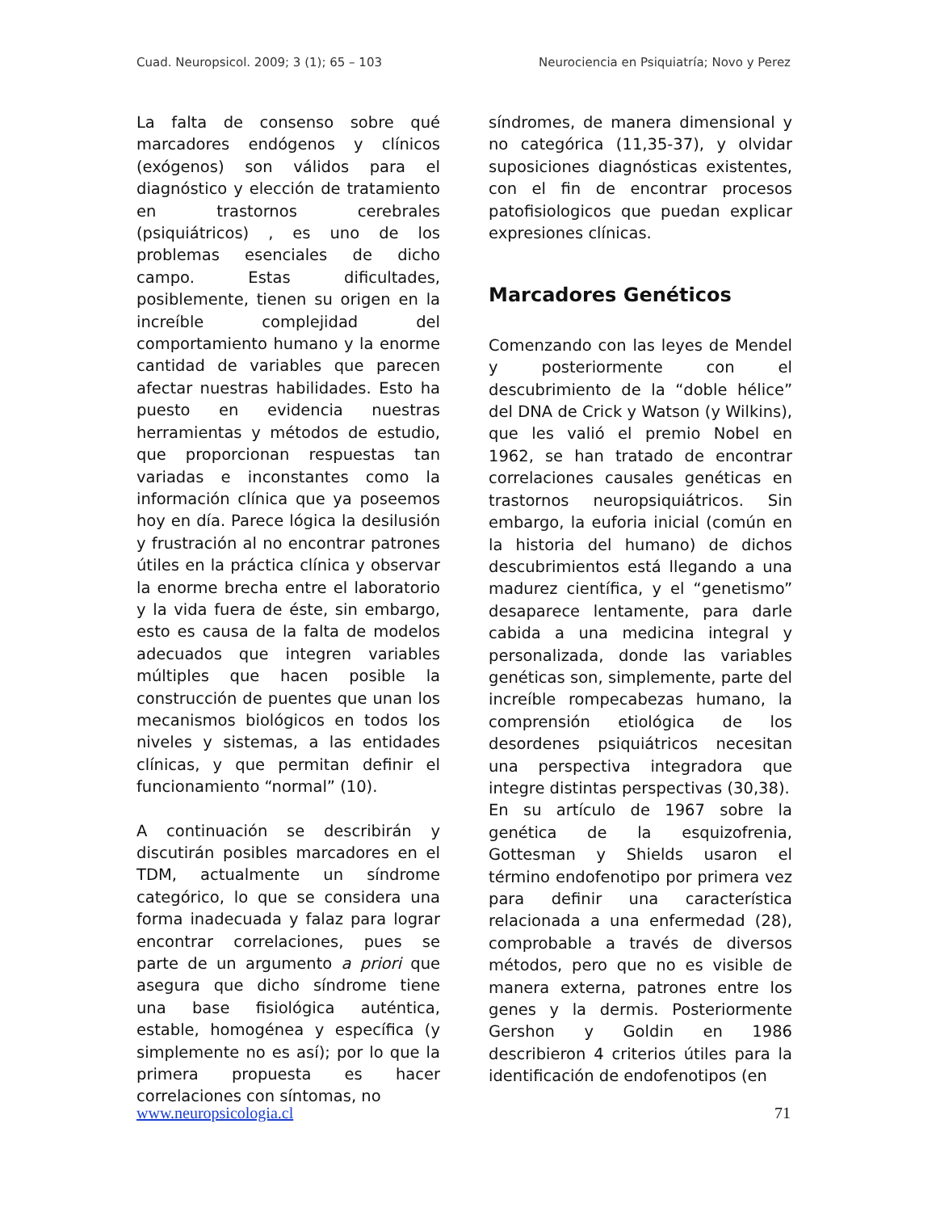Cuad. Neuropsicol. 2009; 3 (1); 65 – 103 Neurociencia en Psiquiatría; Novo y Perez
La falta de consenso sobre qué marcadores endógenos y clínicos (exógenos) son válidos para el diagnóstico y elección de tratamiento en trastornos cerebrales (psiquiátricos) , es uno de los problemas esenciales de dicho campo. Estas dificultades, posiblemente, tienen su origen en la increíble complejidad del comportamiento humano y la enorme cantidad de variables que parecen afectar nuestras habilidades. Esto ha puesto en evidencia nuestras herramientas y métodos de estudio, que proporcionan respuestas tan variadas e inconstantes como la información clínica que ya poseemos hoy en día. Parece lógica la desilusión y frustración al no encontrar patrones útiles en la práctica clínica y observar la enorme brecha entre el laboratorio y la vida fuera de éste, sin embargo, esto es causa de la falta de modelos adecuados que integren variables múltiples que hacen posible la construcción de puentes que unan los mecanismos biológicos en todos los niveles y sistemas, a las entidades clínicas, y que permitan definir el funcionamiento “normal” (10).
A continuación se describirán y discutirán posibles marcadores en el TDM, actualmente un síndrome categórico, lo que se considera una forma inadecuada y falaz para lograr encontrar correlaciones, pues se parte de un argumento a priori que asegura que dicho síndrome tiene una base fisiológica auténtica, estable, homogénea y específica (y simplemente no es así); por lo que la primera propuesta es hacer correlaciones con síntomas, no
síndromes, de manera dimensional y no categórica (11,35-37), y olvidar suposiciones diagnósticas existentes, con el fin de encontrar procesos patofisiologicos que puedan explicar expresiones clínicas.
Marcadores Genéticos
Comenzando con las leyes de Mendel y posteriormente con el descubrimiento de la “doble hélice” del DNA de Crick y Watson (y Wilkins), que les valió el premio Nobel en 1962, se han tratado de encontrar correlaciones causales genéticas en trastornos neuropsiquiátricos. Sin embargo, la euforia inicial (común en la historia del humano) de dichos descubrimientos está llegando a una madurez científica, y el “genetismo” desaparece lentamente, para darle cabida a una medicina integral y personalizada, donde las variables genéticas son, simplemente, parte del increíble rompecabezas humano, la comprensión etiológica de los desordenes psiquiátricos necesitan una perspectiva integradora que integre distintas perspectivas (30,38).
En su artículo de 1967 sobre la genética de la esquizofrenia, Gottesman y Shields usaron el término endofenotipo por primera vez para definir una característica relacionada a una enfermedad (28), comprobable a través de diversos métodos, pero que no es visible de manera externa, patrones entre los genes y la dermis. Posteriormente Gershon y Goldin en 1986 describieron 4 criterios útiles para la identificación de endofenotipos (en
www.neuropsicologia.cl 71